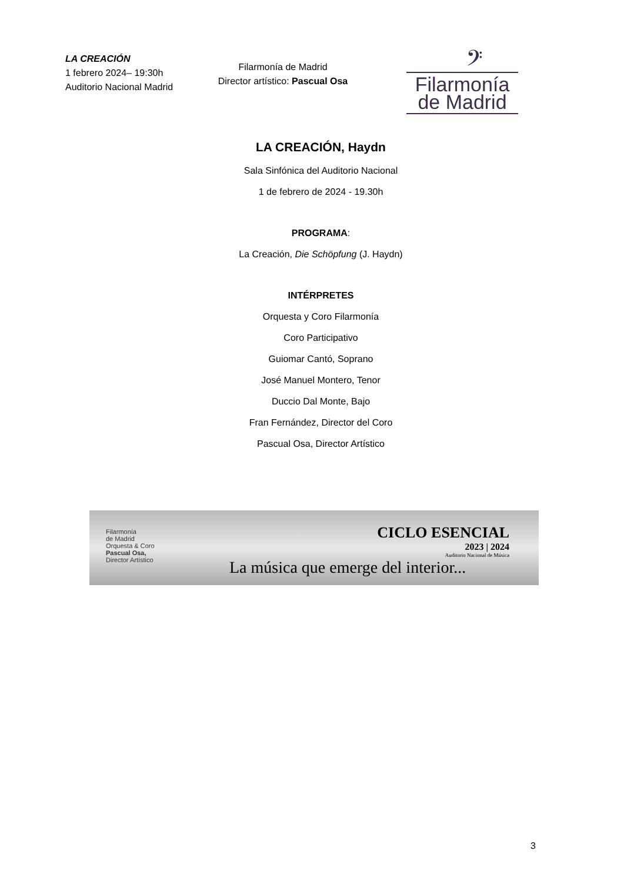LA CREACIÓN
1 febrero 2024– 19:30h
Auditorio Nacional Madrid
Filarmonía de Madrid
Director artístico: Pascual Osa
𝄢
Filarmonía
de Madrid
LA CREACIÓN, Haydn
Sala Sinfónica del Auditorio Nacional
1 de febrero de 2024 - 19.30h
PROGRAMA:
La Creación, Die Schöpfung (J. Haydn)
INTÉRPRETES
Orquesta y Coro Filarmonía
Coro Participativo
Guiomar Cantó, Soprano
José Manuel Montero, Tenor
Duccio Dal Monte, Bajo
Fran Fernández, Director del Coro
Pascual Osa, Director Artístico
Filarmonía
de Madrid
Orquesta & Coro
Pascual Osa,
Director Artístico
CICLO ESENCIAL
2023 | 2024
Auditorio Nacional de Música
La música que emerge del interior...
3